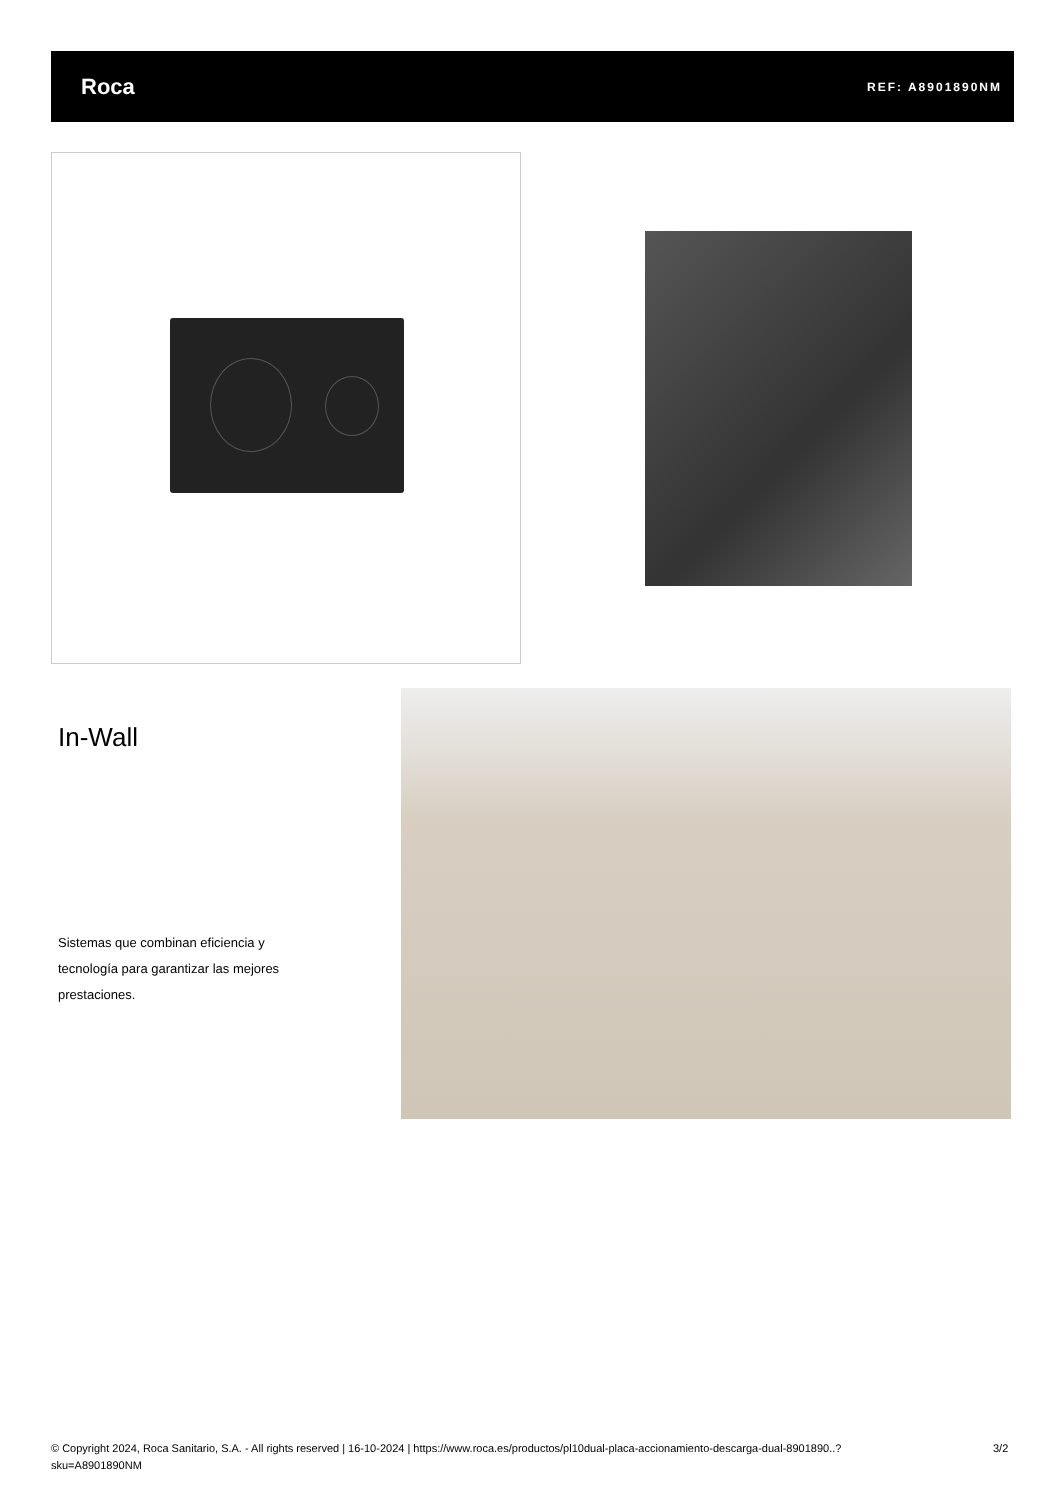Roca REF: A8901890NM
In-Wall
Sistemas que combinan eficiencia y tecnología para garantizar las mejores prestaciones.
© Copyright 2024, Roca Sanitario, S.A. - All rights reserved | 16-10-2024 | https://www.roca.es/productos/pl10dual-placa-accionamiento-descarga-dual-8901890..?sku=A8901890NM
3/2